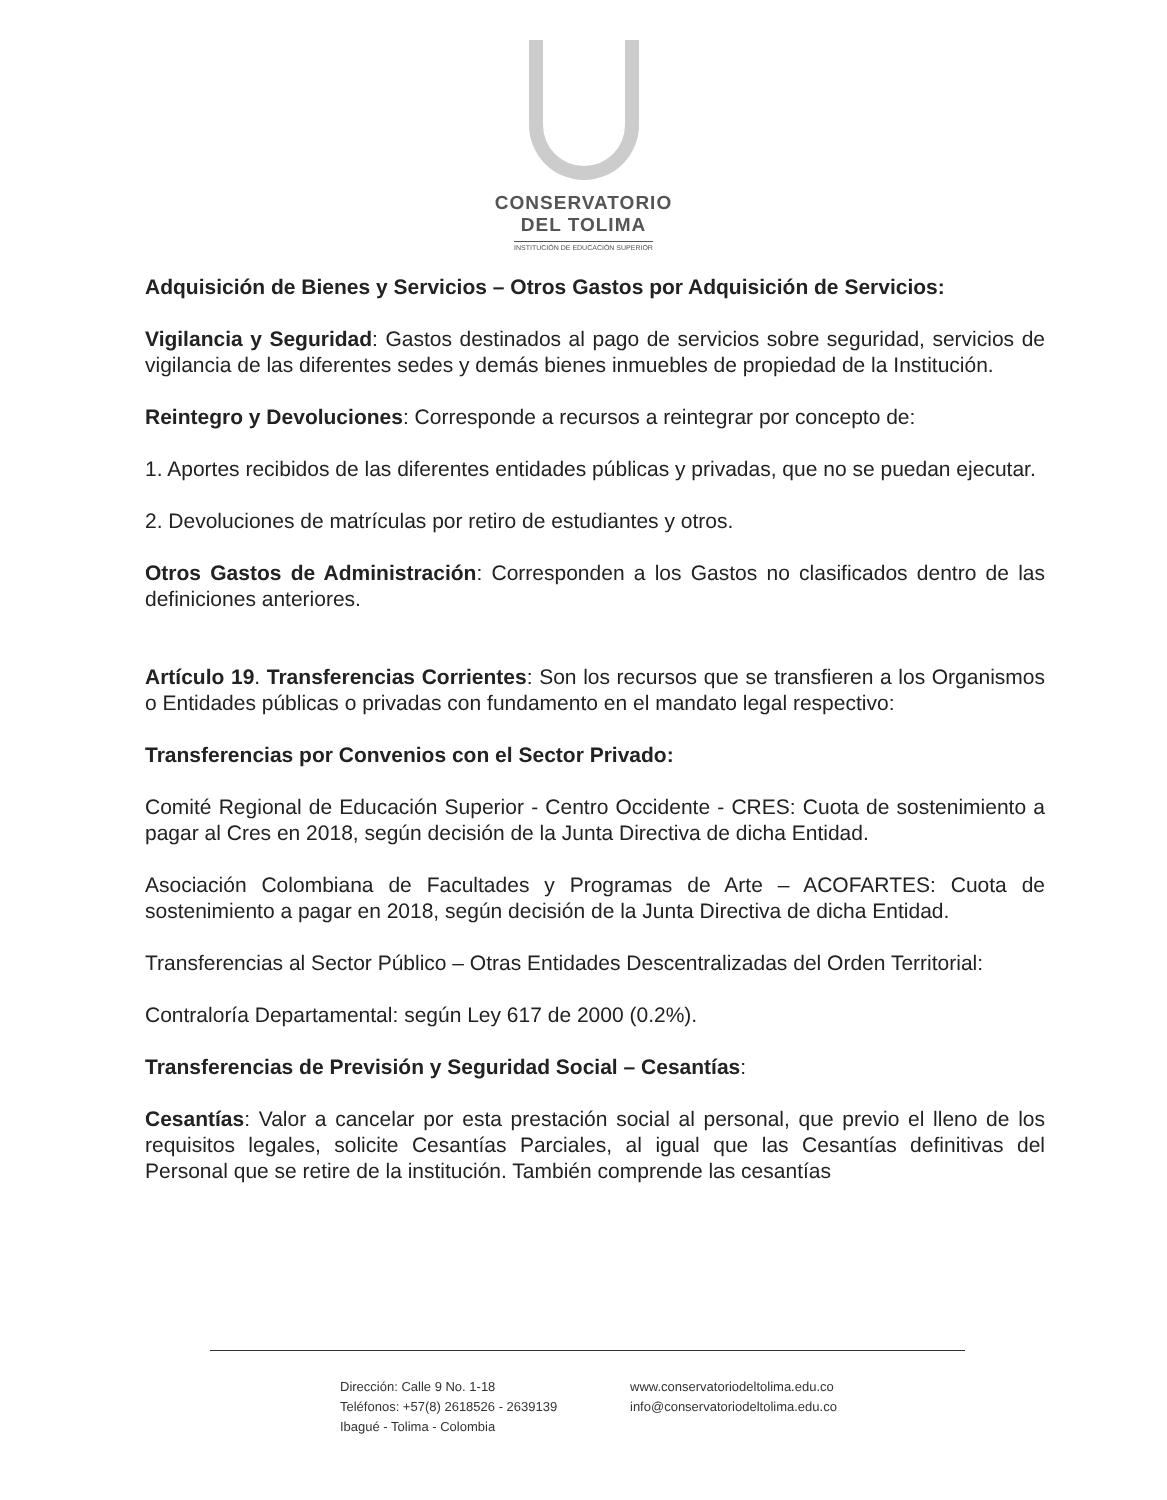CONSERVATORIO
DEL TOLIMA
INSTITUCIÓN DE EDUCACIÓN SUPERIOR
Adquisición de Bienes y Servicios – Otros Gastos por Adquisición de Servicios:
Vigilancia y Seguridad: Gastos destinados al pago de servicios sobre seguridad, servicios de vigilancia de las diferentes sedes y demás bienes inmuebles de propiedad de la Institución.
Reintegro y Devoluciones: Corresponde a recursos a reintegrar por concepto de:
1. Aportes recibidos de las diferentes entidades públicas y privadas, que no se puedan ejecutar.
2. Devoluciones de matrículas por retiro de estudiantes y otros.
Otros Gastos de Administración: Corresponden a los Gastos no clasificados dentro de las definiciones anteriores.
Artículo 19. Transferencias Corrientes: Son los recursos que se transfieren a los Organismos o Entidades públicas o privadas con fundamento en el mandato legal respectivo:
Transferencias por Convenios con el Sector Privado:
Comité Regional de Educación Superior - Centro Occidente - CRES: Cuota de sostenimiento a pagar al Cres en 2018, según decisión de la Junta Directiva de dicha Entidad.
Asociación Colombiana de Facultades y Programas de Arte – ACOFARTES: Cuota de sostenimiento a pagar en 2018, según decisión de la Junta Directiva de dicha Entidad.
Transferencias al Sector Público – Otras Entidades Descentralizadas del Orden Territorial:
Contraloría Departamental: según Ley 617 de 2000 (0.2%).
Transferencias de Previsión y Seguridad Social – Cesantías:
Cesantías: Valor a cancelar por esta prestación social al personal, que previo el lleno de los requisitos legales, solicite Cesantías Parciales, al igual que las Cesantías definitivas del Personal que se retire de la institución. También comprende las cesantías
Dirección: Calle 9 No. 1-18
Teléfonos: +57(8) 2618526 - 2639139
Ibagué - Tolima - Colombia
www.conservatoriodeltolima.edu.co
info@conservatoriodeltolima.edu.co